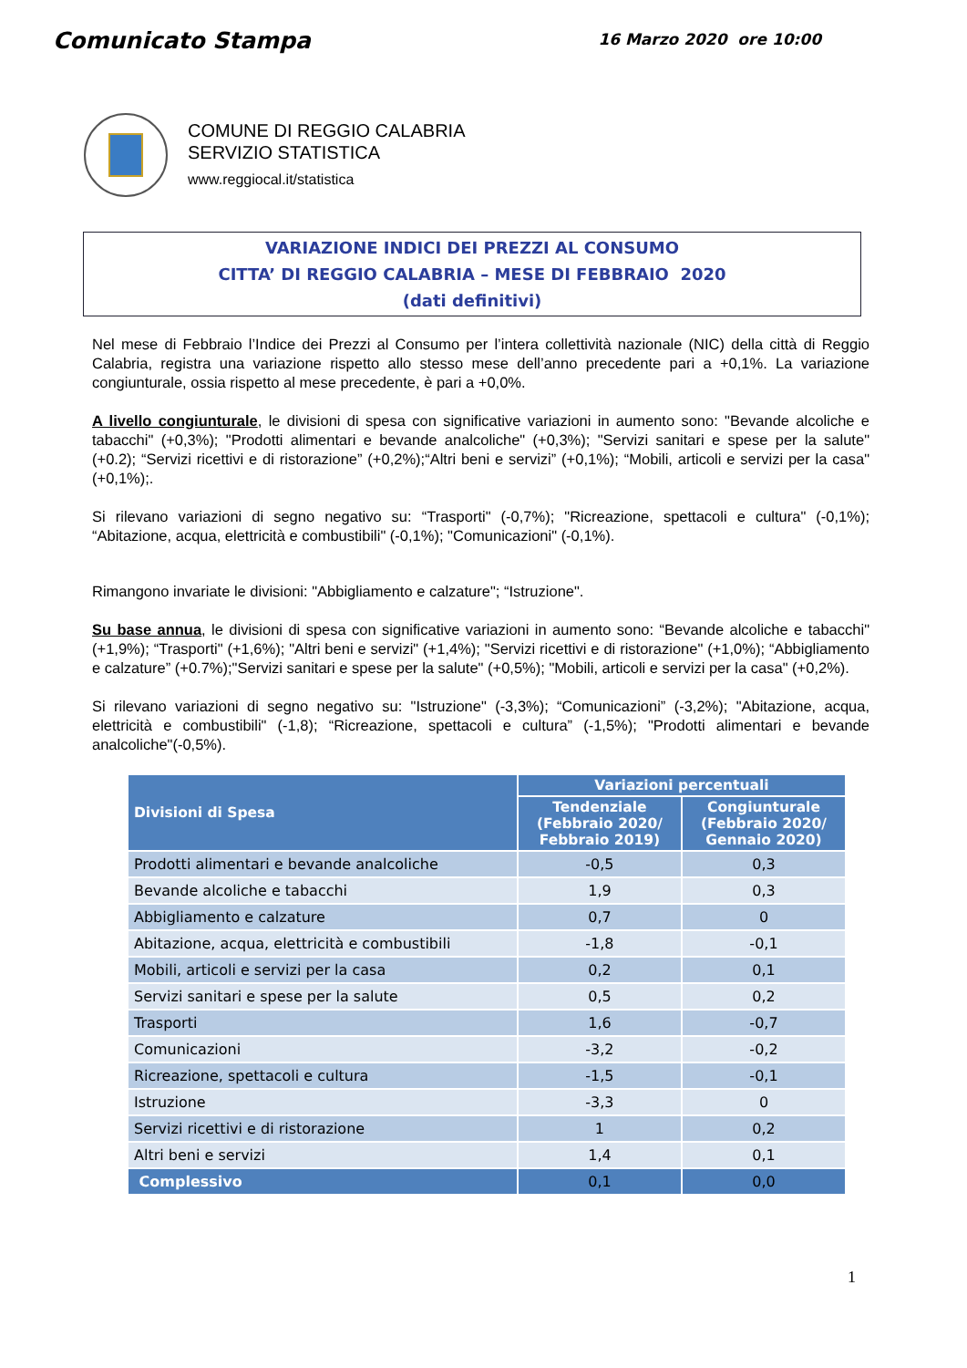Comunicato Stampa
16 Marzo 2020 ore 10:00
COMUNE DI REGGIO CALABRIA
SERVIZIO STATISTICA
www.reggiocal.it/statistica
VARIAZIONE INDICI DEI PREZZI AL CONSUMO
CITTA’ DI REGGIO CALABRIA – MESE DI FEBBRAIO 2020
(dati definitivi)
Nel mese di Febbraio l’Indice dei Prezzi al Consumo per l’intera collettività nazionale (NIC) della città di Reggio Calabria, registra una variazione rispetto allo stesso mese dell’anno precedente pari a +0,1%. La variazione congiunturale, ossia rispetto al mese precedente, è pari a +0,0%.
A livello congiunturale, le divisioni di spesa con significative variazioni in aumento sono: "Bevande alcoliche e tabacchi" (+0,3%); "Prodotti alimentari e bevande analcoliche" (+0,3%); "Servizi sanitari e spese per la salute" (+0.2); “Servizi ricettivi e di ristorazione” (+0,2%);“Altri beni e servizi” (+0,1%); “Mobili, articoli e servizi per la casa" (+0,1%);.
Si rilevano variazioni di segno negativo su: “Trasporti" (-0,7%); "Ricreazione, spettacoli e cultura" (-0,1%); “Abitazione, acqua, elettricità e combustibili" (-0,1%); "Comunicazioni" (-0,1%).
Rimangono invariate le divisioni: "Abbigliamento e calzature"; “Istruzione".
Su base annua, le divisioni di spesa con significative variazioni in aumento sono: “Bevande alcoliche e tabacchi" (+1,9%); “Trasporti" (+1,6%); "Altri beni e servizi" (+1,4%); "Servizi ricettivi e di ristorazione" (+1,0%); “Abbigliamento e calzature” (+0.7%);"Servizi sanitari e spese per la salute" (+0,5%); "Mobili, articoli e servizi per la casa" (+0,2%).
Si rilevano variazioni di segno negativo su: "Istruzione" (-3,3%); “Comunicazioni” (-3,2%); "Abitazione, acqua, elettricità e combustibili" (-1,8); “Ricreazione, spettacoli e cultura” (-1,5%); "Prodotti alimentari e bevande analcoliche"(-0,5%).
| Divisioni di Spesa | Variazioni percentuali | |
| --- | --- | --- |
| | Tendenziale (Febbraio 2020/ Febbraio 2019) | Congiunturale (Febbraio 2020/ Gennaio 2020) |
| Prodotti alimentari e bevande analcoliche | -0,5 | 0,3 |
| Bevande alcoliche e tabacchi | 1,9 | 0,3 |
| Abbigliamento e calzature | 0,7 | 0 |
| Abitazione, acqua, elettricità e combustibili | -1,8 | -0,1 |
| Mobili, articoli e servizi per la casa | 0,2 | 0,1 |
| Servizi sanitari e spese per la salute | 0,5 | 0,2 |
| Trasporti | 1,6 | -0,7 |
| Comunicazioni | -3,2 | -0,2 |
| Ricreazione, spettacoli e cultura | -1,5 | -0,1 |
| Istruzione | -3,3 | 0 |
| Servizi ricettivi e di ristorazione | 1 | 0,2 |
| Altri beni e servizi | 1,4 | 0,1 |
| Complessivo | 0,1 | 0,0 |
1